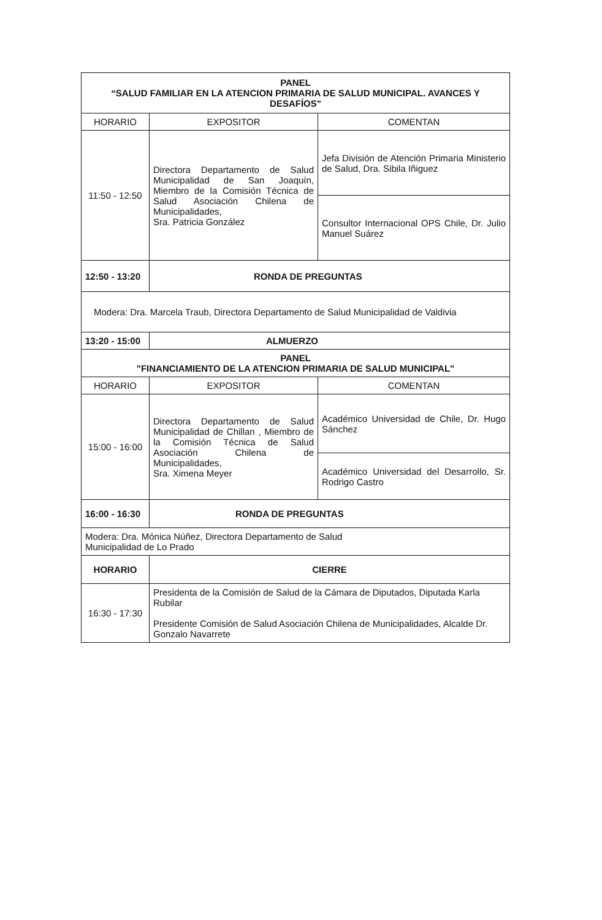| PANEL “SALUD FAMILIAR EN LA ATENCION PRIMARIA DE SALUD MUNICIPAL. AVANCES Y DESAFÍOS" | | |
| HORARIO | EXPOSITOR | COMENTAN |
| 11:50 - 12:50 | Directora Departamento de Salud Municipalidad de San Joaquín, Miembro de la Comisión Técnica de Salud Asociación Chilena de Municipalidades, Sra. Patricia González | Jefa División de Atención Primaria Ministerio de Salud, Dra. Sibila Iñiguez |
| | | Consultor Internacional OPS Chile, Dr. Julio Manuel Suárez |
| 12:50 - 13:20 | RONDA DE PREGUNTAS | |
| Modera: Dra. Marcela Traub, Directora Departamento de Salud Municipalidad de Valdivia | | |
| 13:20 - 15:00 | ALMUERZO | |
| PANEL "FINANCIAMIENTO DE LA ATENCION PRIMARIA DE SALUD MUNICIPAL" | | |
| HORARIO | EXPOSITOR | COMENTAN |
| 15:00 - 16:00 | Directora Departamento de Salud Municipalidad de Chillan , Miembro de la Comisión Técnica de Salud Asociación Chilena de Municipalidades, Sra. Ximena Meyer | Académico Universidad de Chile, Dr. Hugo Sánchez |
| | | Académico Universidad del Desarrollo, Sr. Rodrigo Castro |
| 16:00 - 16:30 | RONDA DE PREGUNTAS | |
| Modera: Dra. Mónica Núñez, Directora Departamento de Salud Municipalidad de Lo Prado | | |
| HORARIO | CIERRE | |
| 16:30 - 17:30 | Presidenta de la Comisión de Salud de la Cámara de Diputados, Diputada Karla Rubilar Presidente Comisión de Salud Asociación Chilena de Municipalidades, Alcalde Dr. Gonzalo Navarrete | |